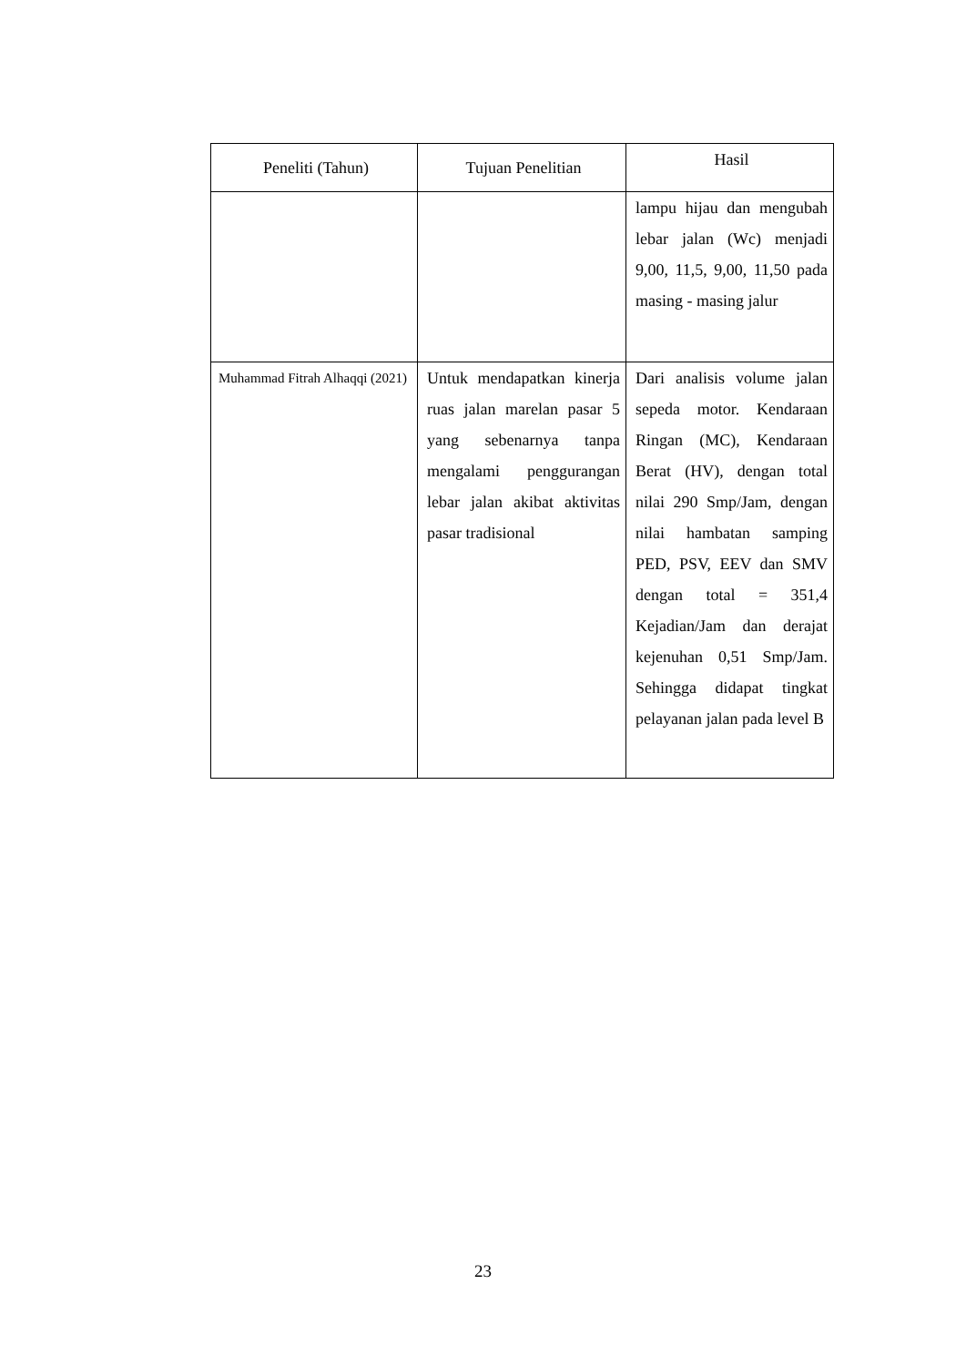| Peneliti (Tahun) | Tujuan Penelitian | Hasil |
| --- | --- | --- |
| | | lampu hijau dan mengubah lebar jalan (Wc) menjadi 9,00, 11,5, 9,00, 11,50 pada masing - masing jalur |
| Muhammad Fitrah Alhaqqi (2021) | Untuk mendapatkan kinerja ruas jalan marelan pasar 5 yang sebenarnya tanpa mengalami penggurangan lebar jalan akibat aktivitas pasar tradisional | Dari analisis volume jalan sepeda motor. Kendaraan Ringan (MC), Kendaraan Berat (HV), dengan total nilai 290 Smp/Jam, dengan nilai hambatan samping PED, PSV, EEV dan SMV dengan total = 351,4 Kejadian/Jam dan derajat kejenuhan 0,51 Smp/Jam. Sehingga didapat tingkat pelayanan jalan pada level B |
23